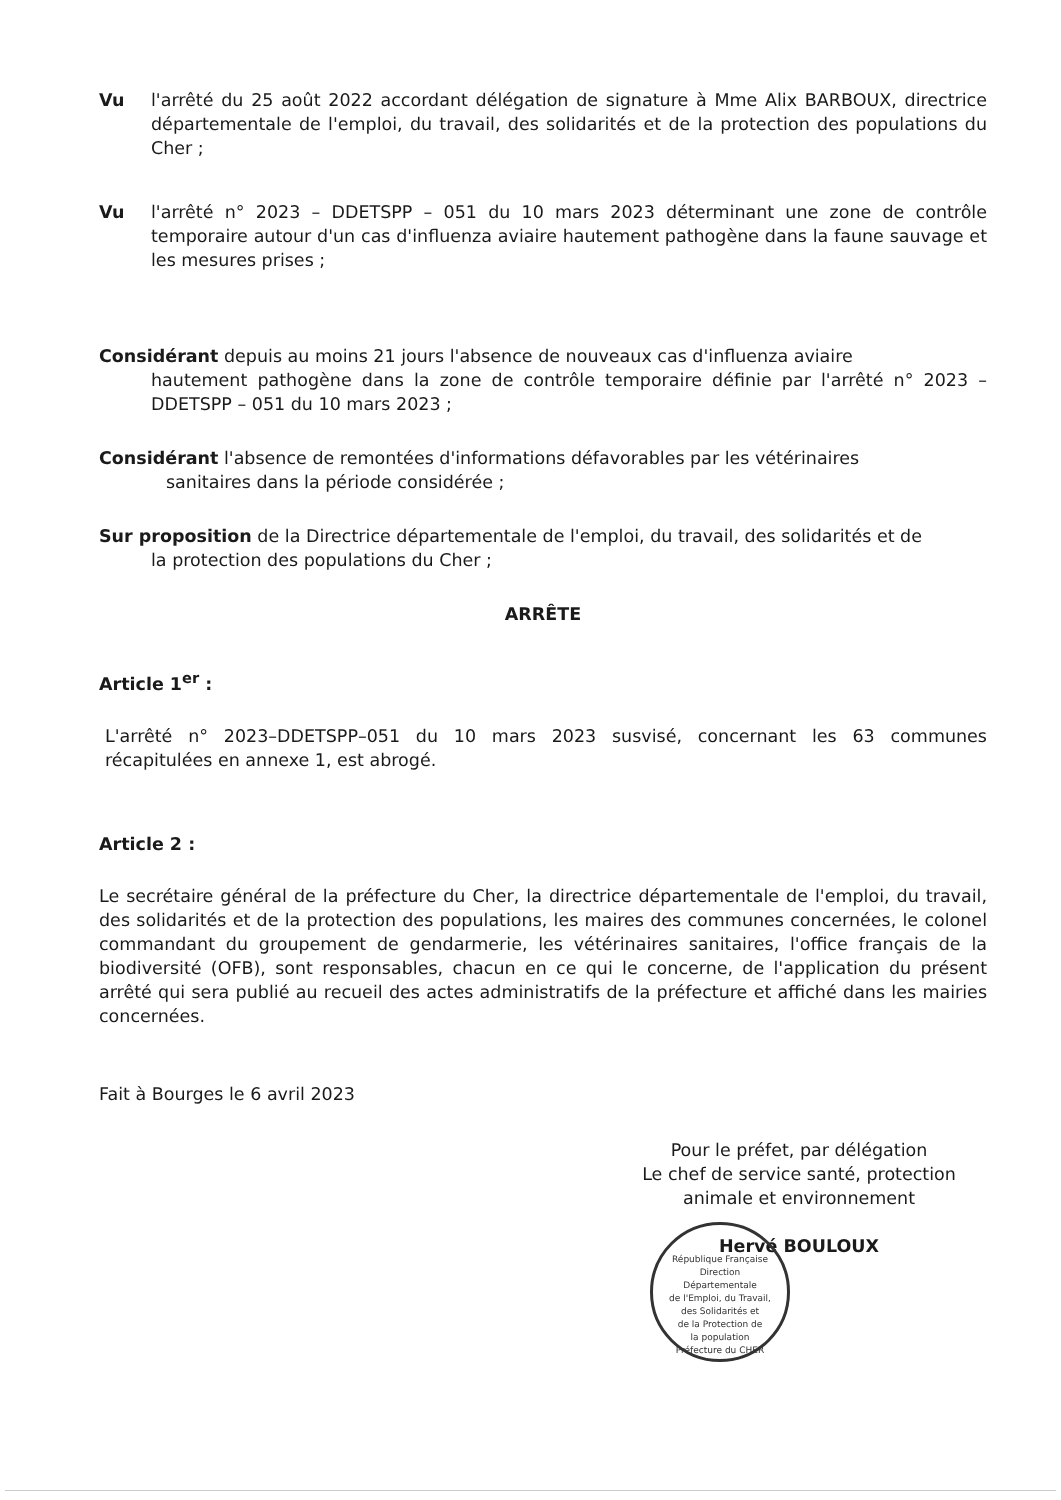Vu l'arrêté du 25 août 2022 accordant délégation de signature à Mme Alix BARBOUX, directrice départementale de l'emploi, du travail, des solidarités et de la protection des populations du Cher ;
Vu l'arrêté n° 2023 – DDETSPP – 051 du 10 mars 2023 déterminant une zone de contrôle temporaire autour d'un cas d'influenza aviaire hautement pathogène dans la faune sauvage et les mesures prises ;
Considérant depuis au moins 21 jours l'absence de nouveaux cas d'influenza aviaire
hautement pathogène dans la zone de contrôle temporaire définie par l'arrêté n° 2023 – DDETSPP – 051 du 10 mars 2023 ;
Considérant l'absence de remontées d'informations défavorables par les vétérinaires
sanitaires dans la période considérée ;
Sur proposition de la Directrice départementale de l'emploi, du travail, des solidarités et de
la protection des populations du Cher ;
ARRÊTE
Article 1<sup>er</sup> :
L'arrêté n° 2023–DDETSPP–051 du 10 mars 2023 susvisé, concernant les 63 communes récapitulées en annexe 1, est abrogé.
Article 2 :
Le secrétaire général de la préfecture du Cher, la directrice départementale de l'emploi, du travail, des solidarités et de la protection des populations, les maires des communes concernées, le colonel commandant du groupement de gendarmerie, les vétérinaires sanitaires, l'office français de la biodiversité (OFB), sont responsables, chacun en ce qui le concerne, de l'application du présent arrêté qui sera publié au recueil des actes administratifs de la préfecture et affiché dans les mairies concernées.
Fait à Bourges le 6 avril 2023
Pour le préfet, par délégation
Le chef de service santé, protection
animale et environnement
Hervé BOULOUX
République Française
Direction
Départementale
de l'Emploi, du Travail,
des Solidarités et
de la Protection de
la population
Préfecture du CHER